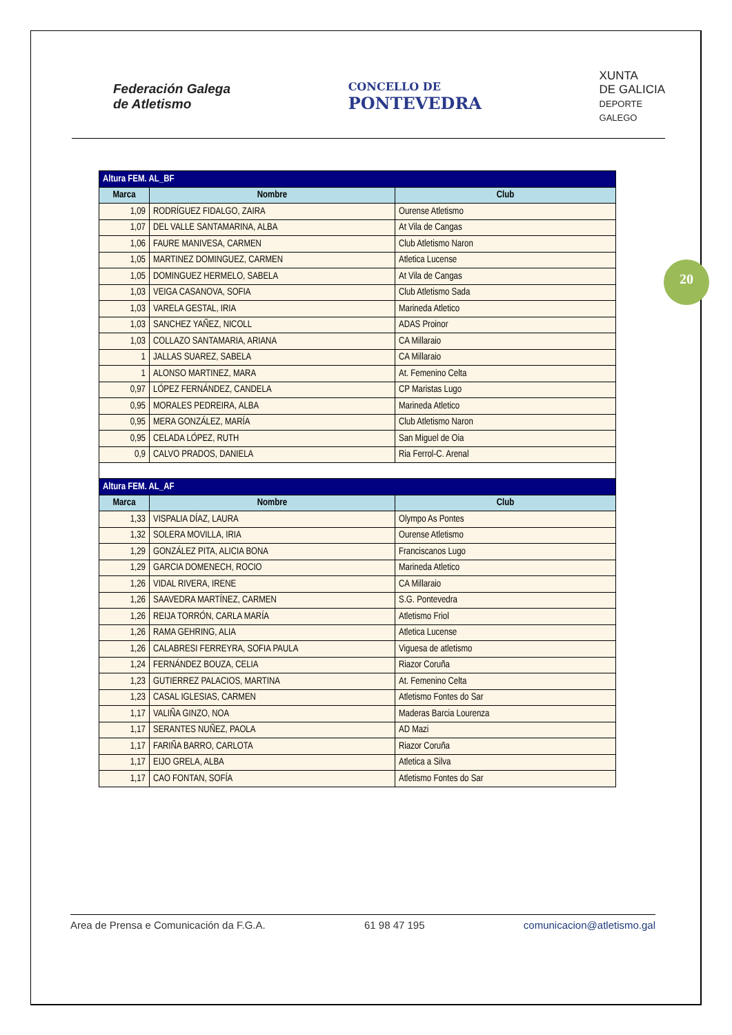Federación Galega
de Atletismo
CONCELLO DE
PONTEVEDRA
XUNTA
DE GALICIA
DEPORTE
GALEGO
20
| Altura FEM. AL_BF | | |
| --- | --- | --- |
| Marca | Nombre | Club |
| 1,09 | RODRÍGUEZ FIDALGO, ZAIRA | Ourense Atletismo |
| 1,07 | DEL VALLE SANTAMARINA, ALBA | At Vila de Cangas |
| 1,06 | FAURE MANIVESA, CARMEN | Club Atletismo Naron |
| 1,05 | MARTINEZ DOMINGUEZ, CARMEN | Atletica Lucense |
| 1,05 | DOMINGUEZ HERMELO, SABELA | At Vila de Cangas |
| 1,03 | VEIGA CASANOVA, SOFIA | Club Atletismo Sada |
| 1,03 | VARELA GESTAL, IRIA | Marineda Atletico |
| 1,03 | SANCHEZ YAÑEZ, NICOLL | ADAS Proinor |
| 1,03 | COLLAZO SANTAMARIA, ARIANA | CA Millaraio |
| 1 | JALLAS SUAREZ, SABELA | CA Millaraio |
| 1 | ALONSO MARTINEZ, MARA | At. Femenino Celta |
| 0,97 | LÓPEZ FERNÁNDEZ, CANDELA | CP Maristas Lugo |
| 0,95 | MORALES PEDREIRA, ALBA | Marineda Atletico |
| 0,95 | MERA GONZÁLEZ, MARÍA | Club Atletismo Naron |
| 0,95 | CELADA LÓPEZ, RUTH | San Miguel de Oia |
| 0,9 | CALVO PRADOS, DANIELA | Ria Ferrol-C. Arenal |
| Altura FEM. AL_AF | | |
| Marca | Nombre | Club |
| 1,33 | VISPALIA DÍAZ, LAURA | Olympo As Pontes |
| 1,32 | SOLERA MOVILLA, IRIA | Ourense Atletismo |
| 1,29 | GONZÁLEZ PITA, ALICIA BONA | Franciscanos Lugo |
| 1,29 | GARCIA DOMENECH, ROCIO | Marineda Atletico |
| 1,26 | VIDAL RIVERA, IRENE | CA Millaraio |
| 1,26 | SAAVEDRA MARTÍNEZ, CARMEN | S.G. Pontevedra |
| 1,26 | REIJA TORRÓN, CARLA MARÍA | Atletismo Friol |
| 1,26 | RAMA GEHRING, ALIA | Atletica Lucense |
| 1,26 | CALABRESI FERREYRA, SOFIA PAULA | Viguesa de atletismo |
| 1,24 | FERNÁNDEZ BOUZA, CELIA | Riazor Coruña |
| 1,23 | GUTIERREZ PALACIOS, MARTINA | At. Femenino Celta |
| 1,23 | CASAL IGLESIAS, CARMEN | Atletismo Fontes do Sar |
| 1,17 | VALIÑA GINZO, NOA | Maderas Barcia Lourenza |
| 1,17 | SERANTES NUÑEZ, PAOLA | AD Mazi |
| 1,17 | FARIÑA BARRO, CARLOTA | Riazor Coruña |
| 1,17 | EIJO GRELA, ALBA | Atletica a Silva |
| 1,17 | CAO FONTAN, SOFÍA | Atletismo Fontes do Sar |
Area de Prensa e Comunicación da F.G.A. 61 98 47 195 comunicacion@atletismo.gal